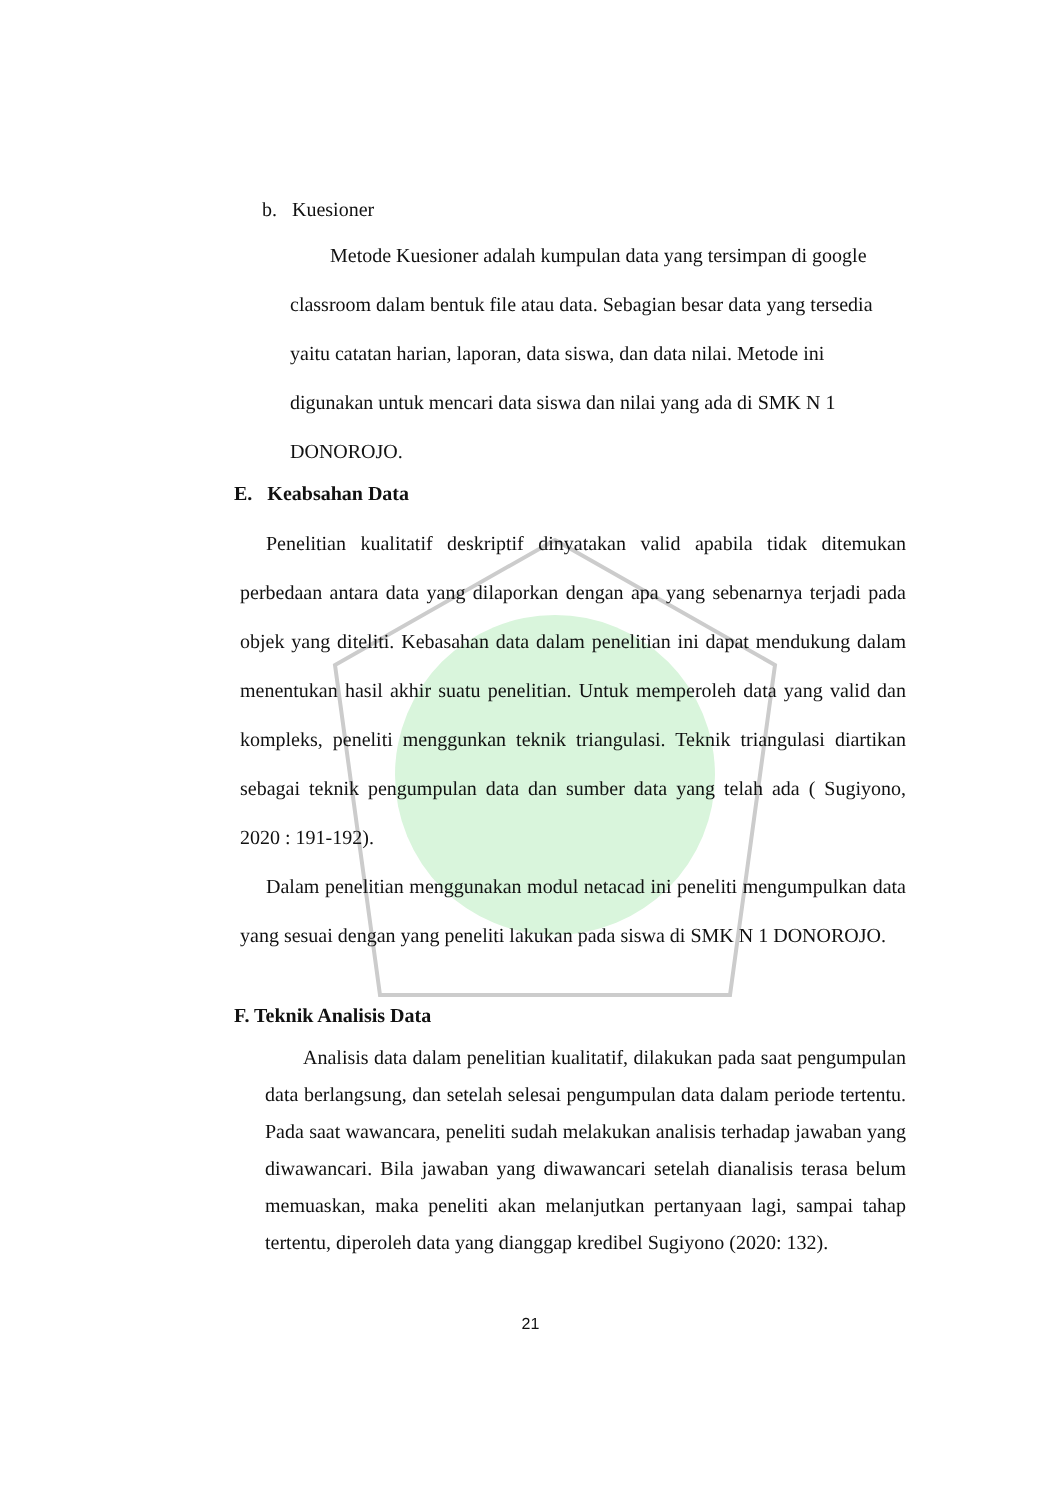b. Kuesioner
Metode Kuesioner adalah kumpulan data yang tersimpan di google classroom dalam bentuk file atau data. Sebagian besar data yang tersedia yaitu catatan harian, laporan, data siswa, dan data nilai. Metode ini digunakan untuk mencari data siswa dan nilai yang ada di SMK N 1 DONOROJO.
E. Keabsahan Data
Penelitian kualitatif deskriptif dinyatakan valid apabila tidak ditemukan perbedaan antara data yang dilaporkan dengan apa yang sebenarnya terjadi pada objek yang diteliti. Kebasahan data dalam penelitian ini dapat mendukung dalam menentukan hasil akhir suatu penelitian. Untuk memperoleh data yang valid dan kompleks, peneliti menggunkan teknik triangulasi. Teknik triangulasi diartikan sebagai teknik pengumpulan data dan sumber data yang telah ada ( Sugiyono, 2020 : 191-192).
Dalam penelitian menggunakan modul netacad ini peneliti mengumpulkan data yang sesuai dengan yang peneliti lakukan pada siswa di SMK N 1 DONOROJO.
F. Teknik Analisis Data
Analisis data dalam penelitian kualitatif, dilakukan pada saat pengumpulan data berlangsung, dan setelah selesai pengumpulan data dalam periode tertentu. Pada saat wawancara, peneliti sudah melakukan analisis terhadap jawaban yang diwawancari. Bila jawaban yang diwawancari setelah dianalisis terasa belum memuaskan, maka peneliti akan melanjutkan pertanyaan lagi, sampai tahap tertentu, diperoleh data yang dianggap kredibel Sugiyono (2020: 132).
21